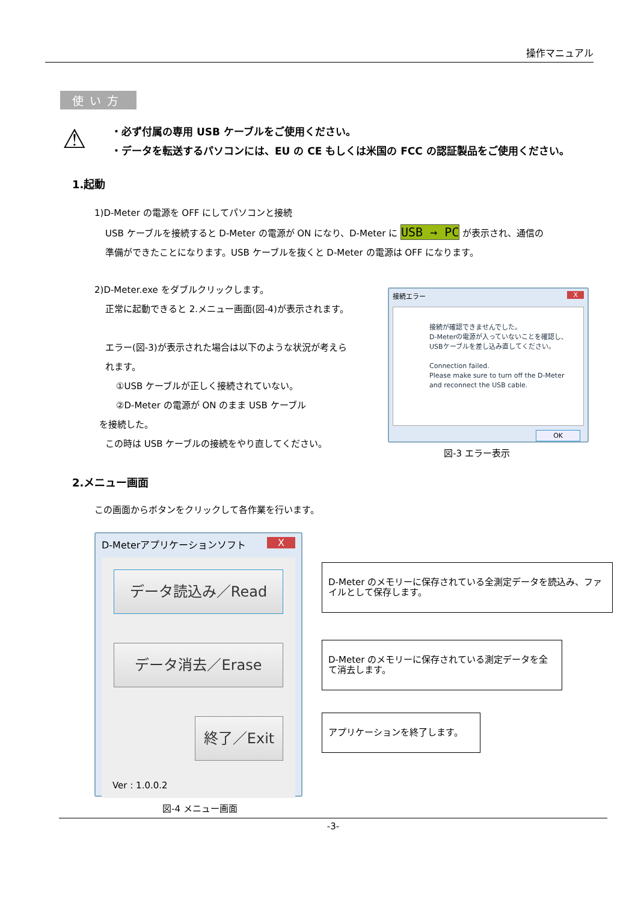操作マニュアル
使い方
⚠
・必ず付属の専用 USB ケーブルをご使用ください。
・データを転送するパソコンには、EU の CE もしくは米国の FCC の認証製品をご使用ください。
1.起動
1)D-Meter の電源を OFF にしてパソコンと接続
USB ケーブルを接続すると D-Meter の電源が ON になり、D-Meter に USB → PC が表示され、通信の
準備ができたことになります。USB ケーブルを抜くと D-Meter の電源は OFF になります。
2)D-Meter.exe をダブルクリックします。
正常に起動できると 2.メニュー画面(図-4)が表示されます。
エラー(図-3)が表示された場合は以下のような状況が考えら
れます。
①USB ケーブルが正しく接続されていない。
②D-Meter の電源が ON のまま USB ケーブル
を接続した。
この時は USB ケーブルの接続をやり直してください。
接続エラー X
接続が確認できませんでした。
D-Meterの電源が入っていないことを確認し、
USBケーブルを差し込み直してください。
Connection failed.
Please make sure to turn off the D-Meter
and reconnect the USB cable.
OK
図-3 エラー表示
2.メニュー画面
この画面からボタンをクリックして各作業を行います。
D-Meterアプリケーションソフト X
データ読込み／Read
データ消去／Erase
終了／Exit
Ver : 1.0.0.2
D-Meter のメモリーに保存されている全測定データを読込み、ファイルとして保存します。
D-Meter のメモリーに保存されている測定データを全て消去します。
アプリケーションを終了します。
図-4 メニュー画面
-3-